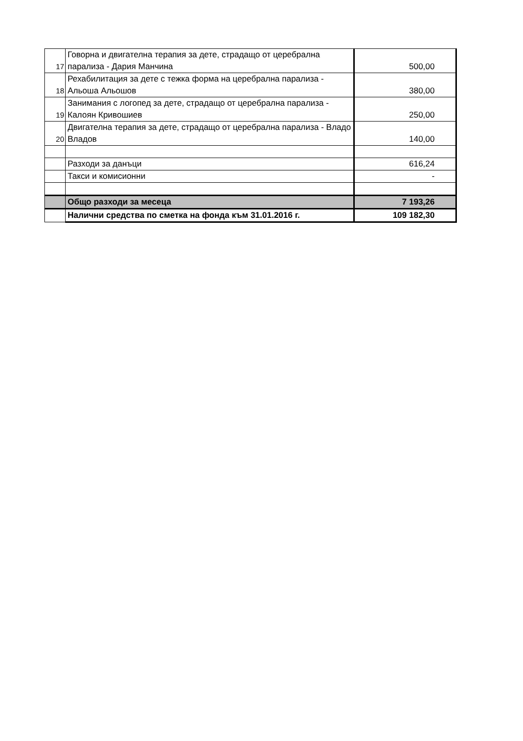| 17 | Говорна и двигателна терапия за дете, страдащо от церебрална парализа - Дария Манчина | 500,00 |
| 18 | Рехабилитация за дете с тежка форма на церебрална парализа - Альоша Альошов | 380,00 |
| 19 | Занимания с логопед за дете, страдащо от церебрална парализа - Калоян Кривошиев | 250,00 |
| 20 | Двигателна терапия за дете, страдащо от церебрална парализа - Владо Владов | 140,00 |
| | Разходи за данъци | 616,24 |
| | Такси и комисионни | - |
| | Общо разходи за месеца | 7 193,26 |
| | Налични средства по сметка на фонда към 31.01.2016 г. | 109 182,30 |